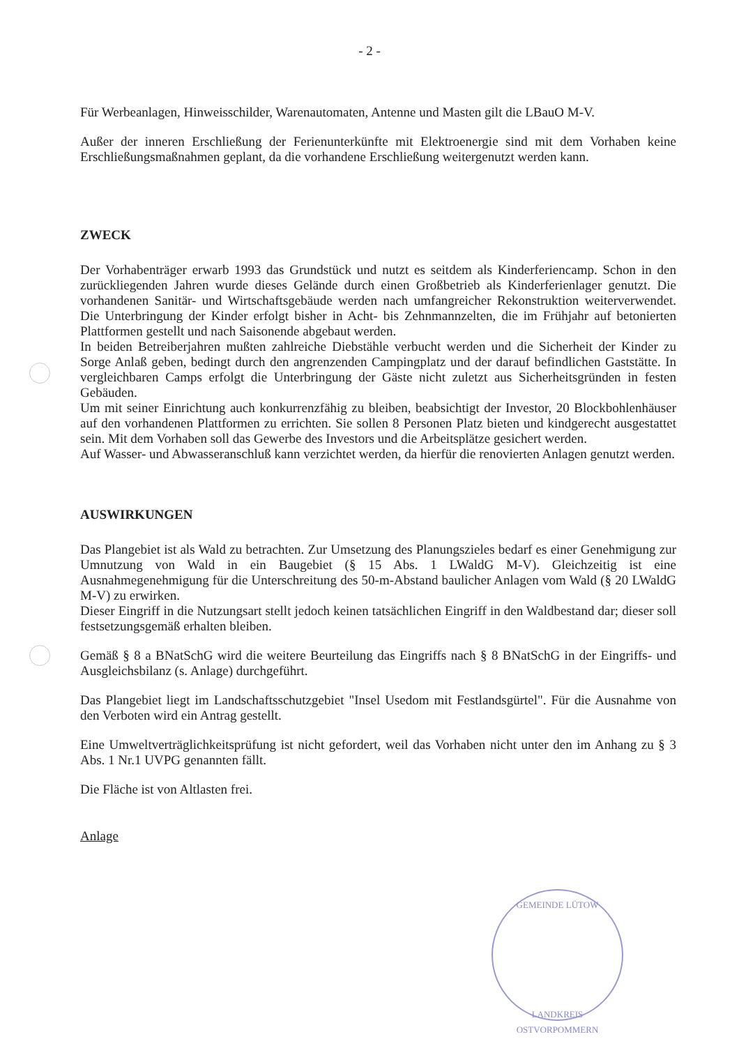- 2 -
Für Werbeanlagen, Hinweisschilder, Warenautomaten, Antenne und Masten gilt die LBauO M-V.
Außer der inneren Erschließung der Ferienunterkünfte mit Elektroenergie sind mit dem Vorhaben keine Erschließungsmaßnahmen geplant, da die vorhandene Erschließung weitergenutzt werden kann.
ZWECK
Der Vorhabenträger erwarb 1993 das Grundstück und nutzt es seitdem als Kinderferiencamp. Schon in den zurückliegenden Jahren wurde dieses Gelände durch einen Großbetrieb als Kinderferienlager genutzt. Die vorhandenen Sanitär- und Wirtschaftsgebäude werden nach umfangreicher Rekonstruktion weiterverwendet. Die Unterbringung der Kinder erfolgt bisher in Acht- bis Zehnmannzelten, die im Frühjahr auf betonierten Plattformen gestellt und nach Saisonende abgebaut werden.
In beiden Betreiberjahren mußten zahlreiche Diebstähle verbucht werden und die Sicherheit der Kinder zu Sorge Anlaß geben, bedingt durch den angrenzenden Campingplatz und der darauf befindlichen Gaststätte. In vergleichbaren Camps erfolgt die Unterbringung der Gäste nicht zuletzt aus Sicherheitsgründen in festen Gebäuden.
Um mit seiner Einrichtung auch konkurrenzfähig zu bleiben, beabsichtigt der Investor, 20 Blockbohlenhäuser auf den vorhandenen Plattformen zu errichten. Sie sollen 8 Personen Platz bieten und kindgerecht ausgestattet sein. Mit dem Vorhaben soll das Gewerbe des Investors und die Arbeitsplätze gesichert werden.
Auf Wasser- und Abwasseranschluß kann verzichtet werden, da hierfür die renovierten Anlagen genutzt werden.
AUSWIRKUNGEN
Das Plangebiet ist als Wald zu betrachten. Zur Umsetzung des Planungszieles bedarf es einer Genehmigung zur Umnutzung von Wald in ein Baugebiet (§ 15 Abs. 1 LWaldG M-V). Gleichzeitig ist eine Ausnahmegenehmigung für die Unterschreitung des 50-m-Abstand baulicher Anlagen vom Wald (§ 20 LWaldG M-V) zu erwirken.
Dieser Eingriff in die Nutzungsart stellt jedoch keinen tatsächlichen Eingriff in den Waldbestand dar; dieser soll festsetzungsgemäß erhalten bleiben.
Gemäß § 8 a BNatSchG wird die weitere Beurteilung das Eingriffs nach § 8 BNatSchG in der Eingriffs- und Ausgleichsbilanz (s. Anlage) durchgeführt.
Das Plangebiet liegt im Landschaftsschutzgebiet "Insel Usedom mit Festlandsgürtel". Für die Ausnahme von den Verboten wird ein Antrag gestellt.
Eine Umweltverträglichkeitsprüfung ist nicht gefordert, weil das Vorhaben nicht unter den im Anhang zu § 3 Abs. 1 Nr.1 UVPG genannten fällt.
Die Fläche ist von Altlasten frei.
Anlage
GEMEINDE LÜTOW
LANDKREIS OSTVORPOMMERN